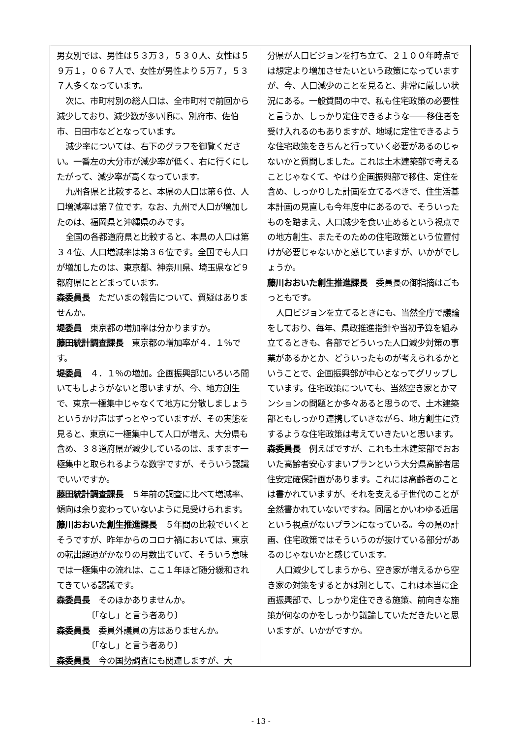男女別では、男性は５３万３，５３０人、女性は５９万１，０６７人で、女性が男性より５万７，５３７人多くなっています。
次に、市町村別の総人口は、全市町村で前回から減少しており、減少数が多い順に、別府市、佐伯市、日田市などとなっています。
減少率については、右下のグラフを御覧ください。一番左の大分市が減少率が低く、右に行くにしたがって、減少率が高くなっています。
九州各県と比較すると、本県の人口は第６位、人口増減率は第７位です。なお、九州で人口が増加したのは、福岡県と沖縄県のみです。
全国の各都道府県と比較すると、本県の人口は第３４位、人口増減率は第３６位です。全国でも人口が増加したのは、東京都、神奈川県、埼玉県など９都府県にとどまっています。
森委員長　ただいまの報告について、質疑はありませんか。
堤委員　東京都の増加率は分かりますか。
藤田統計調査課長　東京都の増加率が４．１％です。
堤委員　４．１％の増加。企画振興部にいろいろ聞いてもしようがないと思いますが、今、地方創生で、東京一極集中じゃなくて地方に分散しましょうというかけ声はずっとやっていますが、その実態を見ると、東京に一極集中して人口が増え、大分県も含め、３８道府県が減少しているのは、ますます一極集中と取られるような数字ですが、そういう認識でいいですか。
藤田統計調査課長　５年前の調査に比べて増減率、傾向は余り変わっていないように見受けられます。
藤川おおいた創生推進課長　５年間の比較でいくとそうですが、昨年からのコロナ禍においては、東京の転出超過がかなりの月数出ていて、そういう意味では一極集中の流れは、ここ１年ほど随分緩和されてきている認識です。
森委員長　そのほかありませんか。
〔「なし」と言う者あり〕
森委員長　委員外議員の方はありませんか。
〔「なし」と言う者あり〕
森委員長　今の国勢調査にも関連しますが、大
分県が人口ビジョンを打ち立て、２１００年時点では想定より増加させたいという政策になっていますが、今、人口減少のことを見ると、非常に厳しい状況にある。一般質問の中で、私も住宅政策の必要性と言うか、しっかり定住できるような――移住者を受け入れるのもありますが、地域に定住できるような住宅政策をきちんと行っていく必要があるのじゃないかと質問しました。これは土木建築部で考えることじゃなくて、やはり企画振興部で移住、定住を含め、しっかりした計画を立てるべきで、住生活基本計画の見直しも今年度中にあるので、そういったものを踏まえ、人口減少を食い止めるという視点での地方創生、またそのための住宅政策という位置付けが必要じゃないかと感じていますが、いかがでしょうか。
藤川おおいた創生推進課長　委員長の御指摘はごもっともです。
人口ビジョンを立てるときにも、当然全庁で議論をしており、毎年、県政推進指針や当初予算を組み立てるときも、各部でどういった人口減少対策の事業があるかとか、どういったものが考えられるかということで、企画振興部が中心となってグリップしています。住宅政策についても、当然空き家とかマンションの問題とか多々あると思うので、土木建築部ともしっかり連携していきながら、地方創生に資するような住宅政策は考えていきたいと思います。
森委員長　例えばですが、これも土木建築部でおおいた高齢者安心すまいプランという大分県高齢者居住安定確保計画があります。これには高齢者のことは書かれていますが、それを支える子世代のことが全然書かれていないですね。同居とかいわゆる近居という視点がないプランになっている。今の県の計画、住宅政策ではそういうのが抜けている部分があるのじゃないかと感じています。
人口減少してしまうから、空き家が増えるから空き家の対策をするとかは別として、これは本当に企画振興部で、しっかり定住できる施策、前向きな施策が何なのかをしっかり議論していただきたいと思いますが、いかがですか。
- 13 -